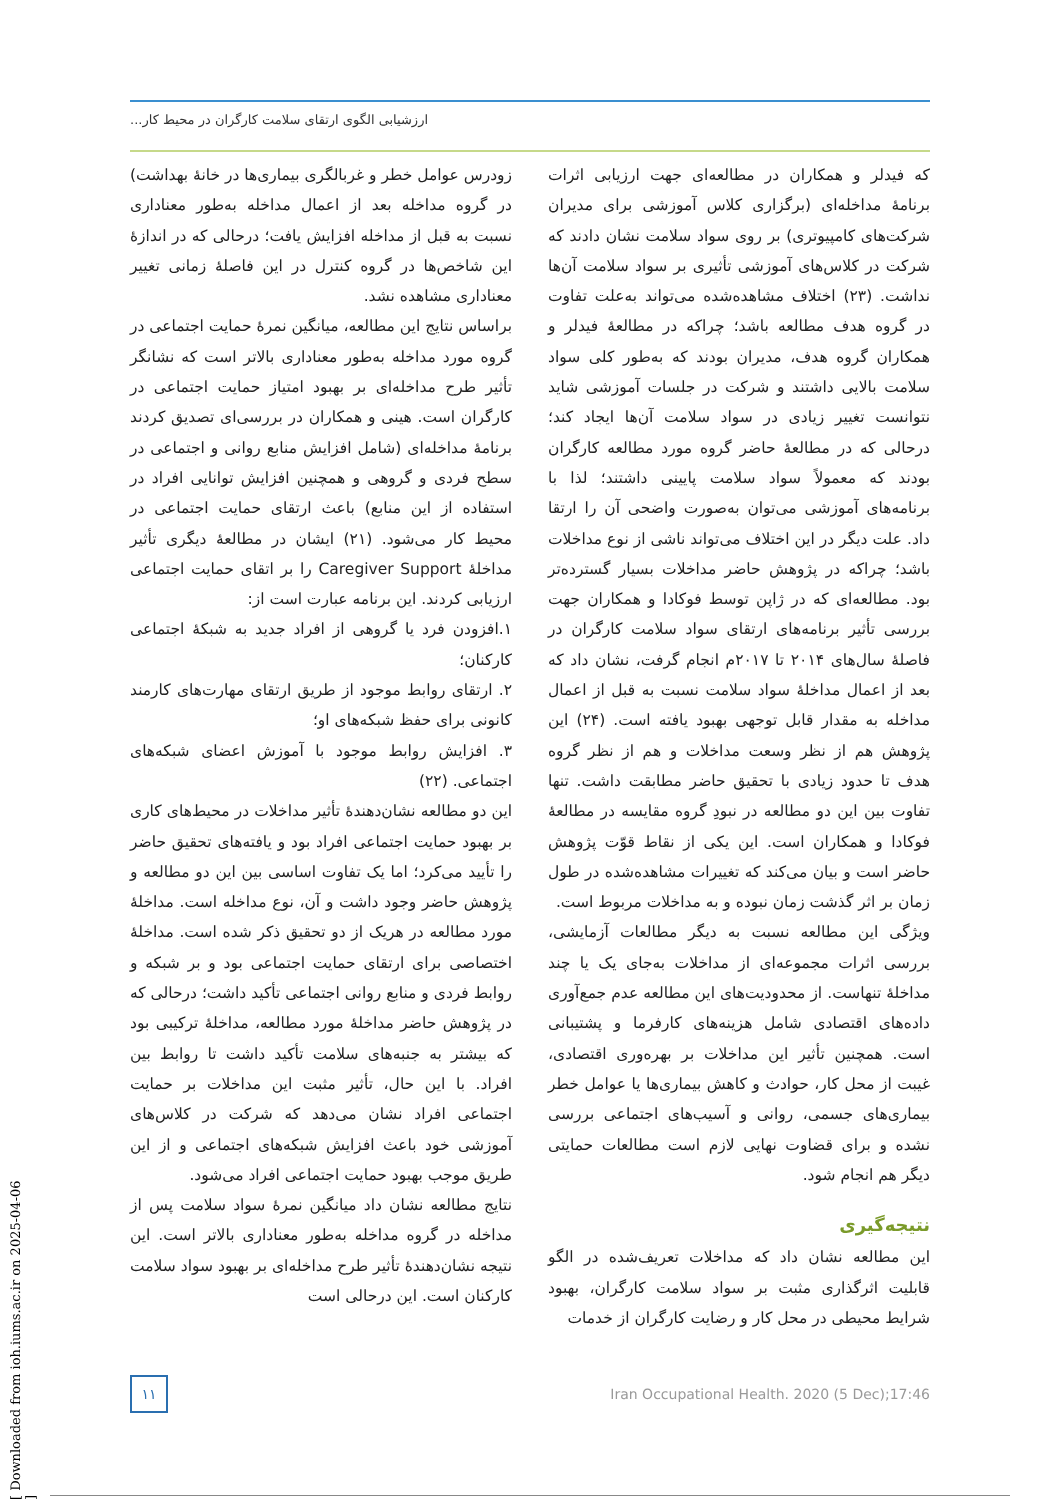ارزشیابی الگوی ارتقای سلامت کارگران در محیط کار...
زودرس عوامل خطر و غربالگری بیماری‌ها در خانهٔ بهداشت) در گروه مداخله بعد از اعمال مداخله به‌طور معناداری نسبت به قبل از مداخله افزایش یافت؛ درحالی که در اندازهٔ این شاخص‌ها در گروه کنترل در این فاصلهٔ زمانی تغییر معناداری مشاهده نشد.
براساس نتایج این مطالعه، میانگین نمرهٔ حمایت اجتماعی در گروه مورد مداخله به‌طور معناداری بالاتر است که نشانگر تأثیر طرح مداخله‌ای بر بهبود امتیاز حمایت اجتماعی در کارگران است. هینی و همکاران در بررسی‌ای تصدیق کردند برنامهٔ مداخله‌ای (شامل افزایش منابع روانی و اجتماعی در سطح فردی و گروهی و همچنین افزایش توانایی افراد در استفاده از این منابع) باعث ارتقای حمایت اجتماعی در محیط کار می‌شود. (۲۱) ایشان در مطالعهٔ دیگری تأثیر مداخلهٔ Caregiver Support را بر اتقای حمایت اجتماعی ارزیابی کردند. این برنامه عبارت است از:
۱.افزودن فرد یا گروهی از افراد جدید به شبکهٔ اجتماعی کارکنان؛
۲. ارتقای روابط موجود از طریق ارتقای مهارت‌های کارمند کانونی برای حفظ شبکه‌های او؛
۳. افزایش روابط موجود با آموزش اعضای شبکه‌های اجتماعی. (۲۲)
این دو مطالعه نشان‌دهندهٔ تأثیر مداخلات در محیط‌های کاری بر بهبود حمایت اجتماعی افراد بود و یافته‌های تحقیق حاضر را تأیید می‌کرد؛ اما یک تفاوت اساسی بین این دو مطالعه و پژوهش حاضر وجود داشت و آن، نوع مداخله است. مداخلهٔ مورد مطالعه در هریک از دو تحقیق ذکر شده است. مداخلهٔ اختصاصی برای ارتقای حمایت اجتماعی بود و بر شبکه و روابط فردی و منابع روانی اجتماعی تأکید داشت؛ درحالی که در پژوهش حاضر مداخلهٔ مورد مطالعه، مداخلهٔ ترکیبی بود که بیشتر به جنبه‌های سلامت تأکید داشت تا روابط بین افراد. با این حال، تأثیر مثبت این مداخلات بر حمایت اجتماعی افراد نشان می‌دهد که شرکت در کلاس‌های آموزشی خود باعث افزایش شبکه‌های اجتماعی و از این طریق موجب بهبود حمایت اجتماعی افراد می‌شود.
نتایج مطالعه نشان داد میانگین نمرهٔ سواد سلامت پس از مداخله در گروه مداخله به‌طور معناداری بالاتر است. این نتیجه نشان‌دهندهٔ تأثیر طرح مداخله‌ای بر بهبود سواد سلامت کارکنان است. این درحالی است
که فیدلر و همکاران در مطالعه‌ای جهت ارزیابی اثرات برنامهٔ مداخله‌ای (برگزاری کلاس آموزشی برای مدیران شرکت‌های کامپیوتری) بر روی سواد سلامت نشان دادند که شرکت در کلاس‌های آموزشی تأثیری بر سواد سلامت آن‌ها نداشت. (۲۳) اختلاف مشاهده‌شده می‌تواند به‌علت تفاوت در گروه هدف مطالعه باشد؛ چراکه در مطالعهٔ فیدلر و همکاران گروه هدف، مدیران بودند که به‌طور کلی سواد سلامت بالایی داشتند و شرکت در جلسات آموزشی شاید نتوانست تغییر زیادی در سواد سلامت آن‌ها ایجاد کند؛ درحالی که در مطالعهٔ حاضر گروه مورد مطالعه کارگران بودند که معمولاً سواد سلامت پایینی داشتند؛ لذا با برنامه‌های آموزشی می‌توان به‌صورت واضحی آن را ارتقا داد. علت دیگر در این اختلاف می‌تواند ناشی از نوع مداخلات باشد؛ چراکه در پژوهش حاضر مداخلات بسیار گسترده‌تر بود. مطالعه‌ای که در ژاپن توسط فوکادا و همکاران جهت بررسی تأثیر برنامه‌های ارتقای سواد سلامت کارگران در فاصلهٔ سال‌های ۲۰۱۴ تا ۲۰۱۷م انجام گرفت، نشان داد که بعد از اعمال مداخلهٔ سواد سلامت نسبت به قبل از اعمال مداخله به مقدار قابل توجهی بهبود یافته است. (۲۴) این پژوهش هم از نظر وسعت مداخلات و هم از نظر گروه هدف تا حدود زیادی با تحقیق حاضر مطابقت داشت. تنها تفاوت بین این دو مطالعه در نبودِ گروه مقایسه در مطالعهٔ فوکادا و همکاران است. این یکی از نقاط قوّت پژوهش حاضر است و بیان می‌کند که تغییرات مشاهده‌شده در طول زمان بر اثر گذشت زمان نبوده و به مداخلات مربوط است.
ویژگی این مطالعه نسبت به دیگر مطالعات آزمایشی، بررسی اثرات مجموعه‌ای از مداخلات به‌جای یک یا چند مداخلهٔ تنهاست. از محدودیت‌های این مطالعه عدم جمع‌آوری داده‌های اقتصادی شامل هزینه‌های کارفرما و پشتیبانی است. همچنین تأثیر این مداخلات بر بهره‌وری اقتصادی، غیبت از محل کار، حوادث و کاهش بیماری‌ها یا عوامل خطر بیماری‌های جسمی، روانی و آسیب‌های اجتماعی بررسی نشده و برای قضاوت نهایی لازم است مطالعات حمایتی دیگر هم انجام شود.
نتیجه‌گیری
این مطالعه نشان داد که مداخلات تعریف‌شده در الگو قابلیت اثرگذاری مثبت بر سواد سلامت کارگران، بهبود شرایط محیطی در محل کار و رضایت کارگران از خدمات
۱۱
Iran Occupational Health. 2020 (5 Dec);17:46
[ Downloaded from ioh.iums.ac.ir on 2025-04-06 ]